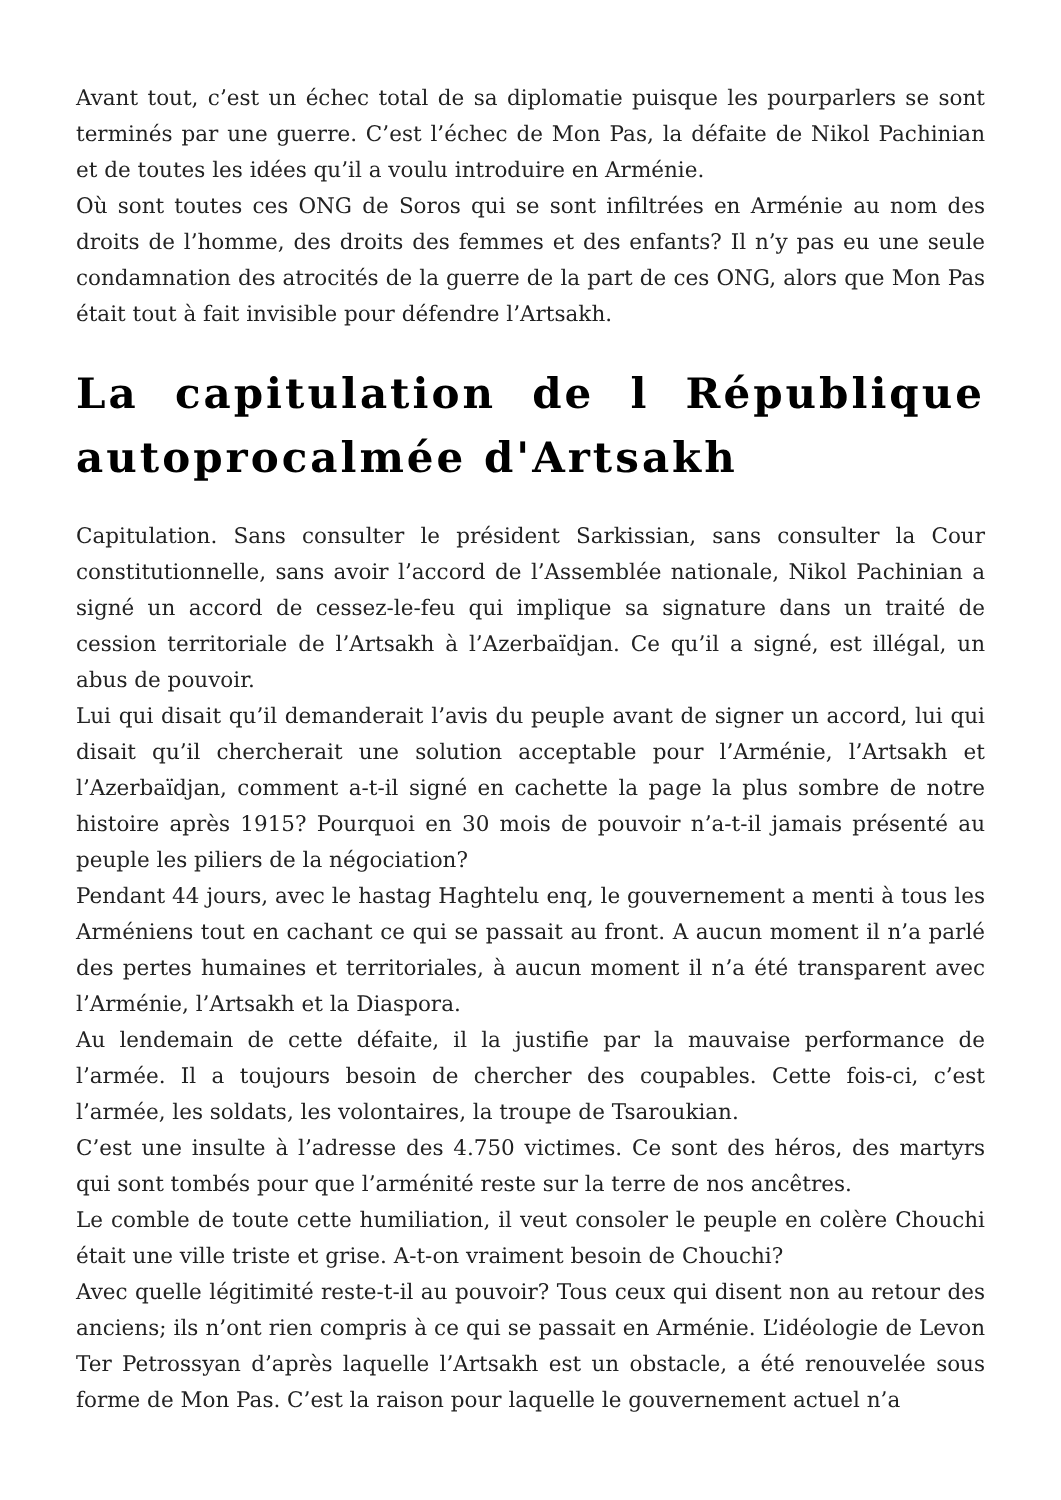Avant tout, c’est un échec total de sa diplomatie puisque les pourparlers se sont terminés par une guerre. C’est l’échec de Mon Pas, la défaite de Nikol Pachinian et de toutes les idées qu’il a voulu introduire en Arménie.
Où sont toutes ces ONG de Soros qui se sont infiltrées en Arménie au nom des droits de l’homme, des droits des femmes et des enfants? Il n’y pas eu une seule condamnation des atrocités de la guerre de la part de ces ONG, alors que Mon Pas était tout à fait invisible pour défendre l’Artsakh.
La capitulation de l République autoprocalmée d'Artsakh
Capitulation. Sans consulter le président Sarkissian, sans consulter la Cour constitutionnelle, sans avoir l’accord de l’Assemblée nationale, Nikol Pachinian a signé un accord de cessez-le-feu qui implique sa signature dans un traité de cession territoriale de l’Artsakh à l’Azerbaïdjan. Ce qu’il a signé, est illégal, un abus de pouvoir.
Lui qui disait qu’il demanderait l’avis du peuple avant de signer un accord, lui qui disait qu’il chercherait une solution acceptable pour l’Arménie, l’Artsakh et l’Azerbaïdjan, comment a-t-il signé en cachette la page la plus sombre de notre histoire après 1915? Pourquoi en 30 mois de pouvoir n’a-t-il jamais présenté au peuple les piliers de la négociation?
Pendant 44 jours, avec le hastag Haghtelu enq, le gouvernement a menti à tous les Arméniens tout en cachant ce qui se passait au front. A aucun moment il n’a parlé des pertes humaines et territoriales, à aucun moment il n’a été transparent avec l’Arménie, l’Artsakh et la Diaspora.
Au lendemain de cette défaite, il la justifie par la mauvaise performance de l’armée. Il a toujours besoin de chercher des coupables. Cette fois-ci, c’est l’armée, les soldats, les volontaires, la troupe de Tsaroukian.
C’est une insulte à l’adresse des 4.750 victimes. Ce sont des héros, des martyrs qui sont tombés pour que l’arménité reste sur la terre de nos ancêtres.
Le comble de toute cette humiliation, il veut consoler le peuple en colère Chouchi était une ville triste et grise. A-t-on vraiment besoin de Chouchi?
Avec quelle légitimité reste-t-il au pouvoir? Tous ceux qui disent non au retour des anciens; ils n’ont rien compris à ce qui se passait en Arménie. L’idéologie de Levon Ter Petrossyan d’après laquelle l’Artsakh est un obstacle, a été renouvelée sous forme de Mon Pas. C’est la raison pour laquelle le gouvernement actuel n’a